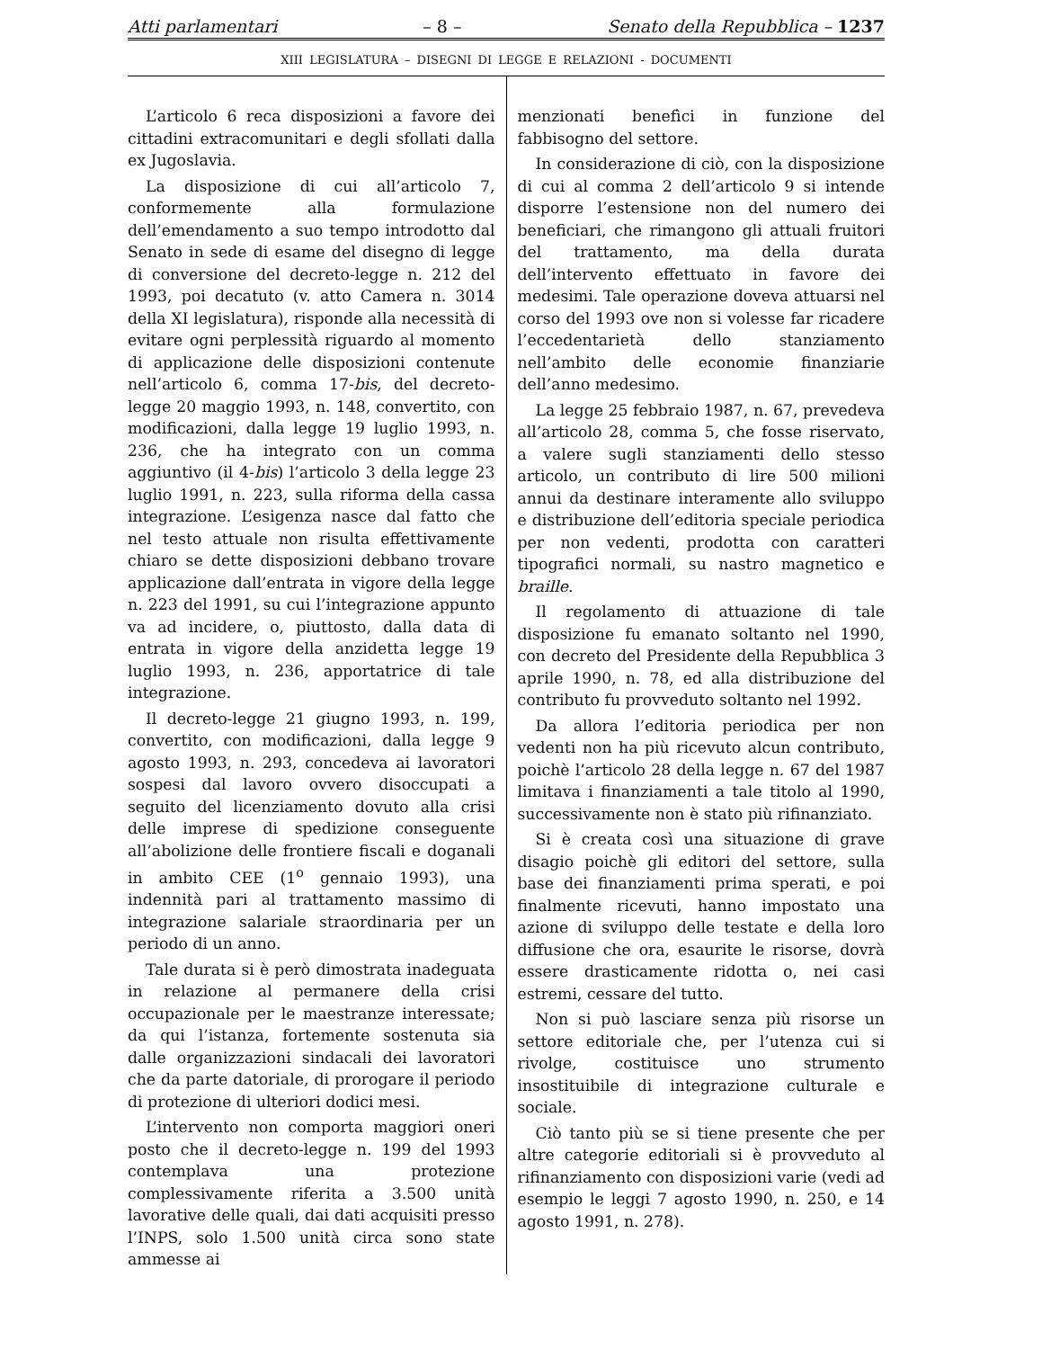Atti parlamentari – 8 – Senato della Repubblica – 1237
XIII LEGISLATURA – DISEGNI DI LEGGE E RELAZIONI - DOCUMENTI
L’articolo 6 reca disposizioni a favore dei cittadini extracomunitari e degli sfollati dalla ex Jugoslavia.
La disposizione di cui all’articolo 7, conformemente alla formulazione dell’emendamento a suo tempo introdotto dal Senato in sede di esame del disegno di legge di conversione del decreto-legge n. 212 del 1993, poi decatuto (v. atto Camera n. 3014 della XI legislatura), risponde alla necessità di evitare ogni perplessità riguardo al momento di applicazione delle disposizioni contenute nell’articolo 6, comma 17-bis, del decreto-legge 20 maggio 1993, n. 148, convertito, con modificazioni, dalla legge 19 luglio 1993, n. 236, che ha integrato con un comma aggiuntivo (il 4-bis) l’articolo 3 della legge 23 luglio 1991, n. 223, sulla riforma della cassa integrazione. L’esigenza nasce dal fatto che nel testo attuale non risulta effettivamente chiaro se dette disposizioni debbano trovare applicazione dall’entrata in vigore della legge n. 223 del 1991, su cui l’integrazione appunto va ad incidere, o, piuttosto, dalla data di entrata in vigore della anzidetta legge 19 luglio 1993, n. 236, apportatrice di tale integrazione.
Il decreto-legge 21 giugno 1993, n. 199, convertito, con modificazioni, dalla legge 9 agosto 1993, n. 293, concedeva ai lavoratori sospesi dal lavoro ovvero disoccupati a seguito del licenziamento dovuto alla crisi delle imprese di spedizione conseguente all’abolizione delle frontiere fiscali e doganali in ambito CEE (1<sup>o</sup> gennaio 1993), una indennità pari al trattamento massimo di integrazione salariale straordinaria per un periodo di un anno.
Tale durata si è però dimostrata inadeguata in relazione al permanere della crisi occupazionale per le maestranze interessate; da qui l’istanza, fortemente sostenuta sia dalle organizzazioni sindacali dei lavoratori che da parte datoriale, di prorogare il periodo di protezione di ulteriori dodici mesi.
L’intervento non comporta maggiori oneri posto che il decreto-legge n. 199 del 1993 contemplava una protezione complessivamente riferita a 3.500 unità lavorative delle quali, dai dati acquisiti presso l’INPS, solo 1.500 unità circa sono state ammesse ai
menzionati benefìci in funzione del fabbisogno del settore.
In considerazione di ciò, con la disposizione di cui al comma 2 dell’articolo 9 si intende disporre l’estensione non del numero dei beneficiari, che rimangono gli attuali fruitori del trattamento, ma della durata dell’intervento effettuato in favore dei medesimi. Tale operazione doveva attuarsi nel corso del 1993 ove non si volesse far ricadere l’eccedentarietà dello stanziamento nell’ambito delle economie finanziarie dell’anno medesimo.
La legge 25 febbraio 1987, n. 67, prevedeva all’articolo 28, comma 5, che fosse riservato, a valere sugli stanziamenti dello stesso articolo, un contributo di lire 500 milioni annui da destinare interamente allo sviluppo e distribuzione dell’editoria speciale periodica per non vedenti, prodotta con caratteri tipografici normali, su nastro magnetico e braille.
Il regolamento di attuazione di tale disposizione fu emanato soltanto nel 1990, con decreto del Presidente della Repubblica 3 aprile 1990, n. 78, ed alla distribuzione del contributo fu provveduto soltanto nel 1992.
Da allora l’editoria periodica per non vedenti non ha più ricevuto alcun contributo, poichè l’articolo 28 della legge n. 67 del 1987 limitava i finanziamenti a tale titolo al 1990, successivamente non è stato più rifinanziato.
Si è creata così una situazione di grave disagio poichè gli editori del settore, sulla base dei finanziamenti prima sperati, e poi finalmente ricevuti, hanno impostato una azione di sviluppo delle testate e della loro diffusione che ora, esaurite le risorse, dovrà essere drasticamente ridotta o, nei casi estremi, cessare del tutto.
Non si può lasciare senza più risorse un settore editoriale che, per l’utenza cui si rivolge, costituisce uno strumento insostituibile di integrazione culturale e sociale.
Ciò tanto più se si tiene presente che per altre categorie editoriali si è provveduto al rifinanziamento con disposizioni varie (vedi ad esempio le leggi 7 agosto 1990, n. 250, e 14 agosto 1991, n. 278).